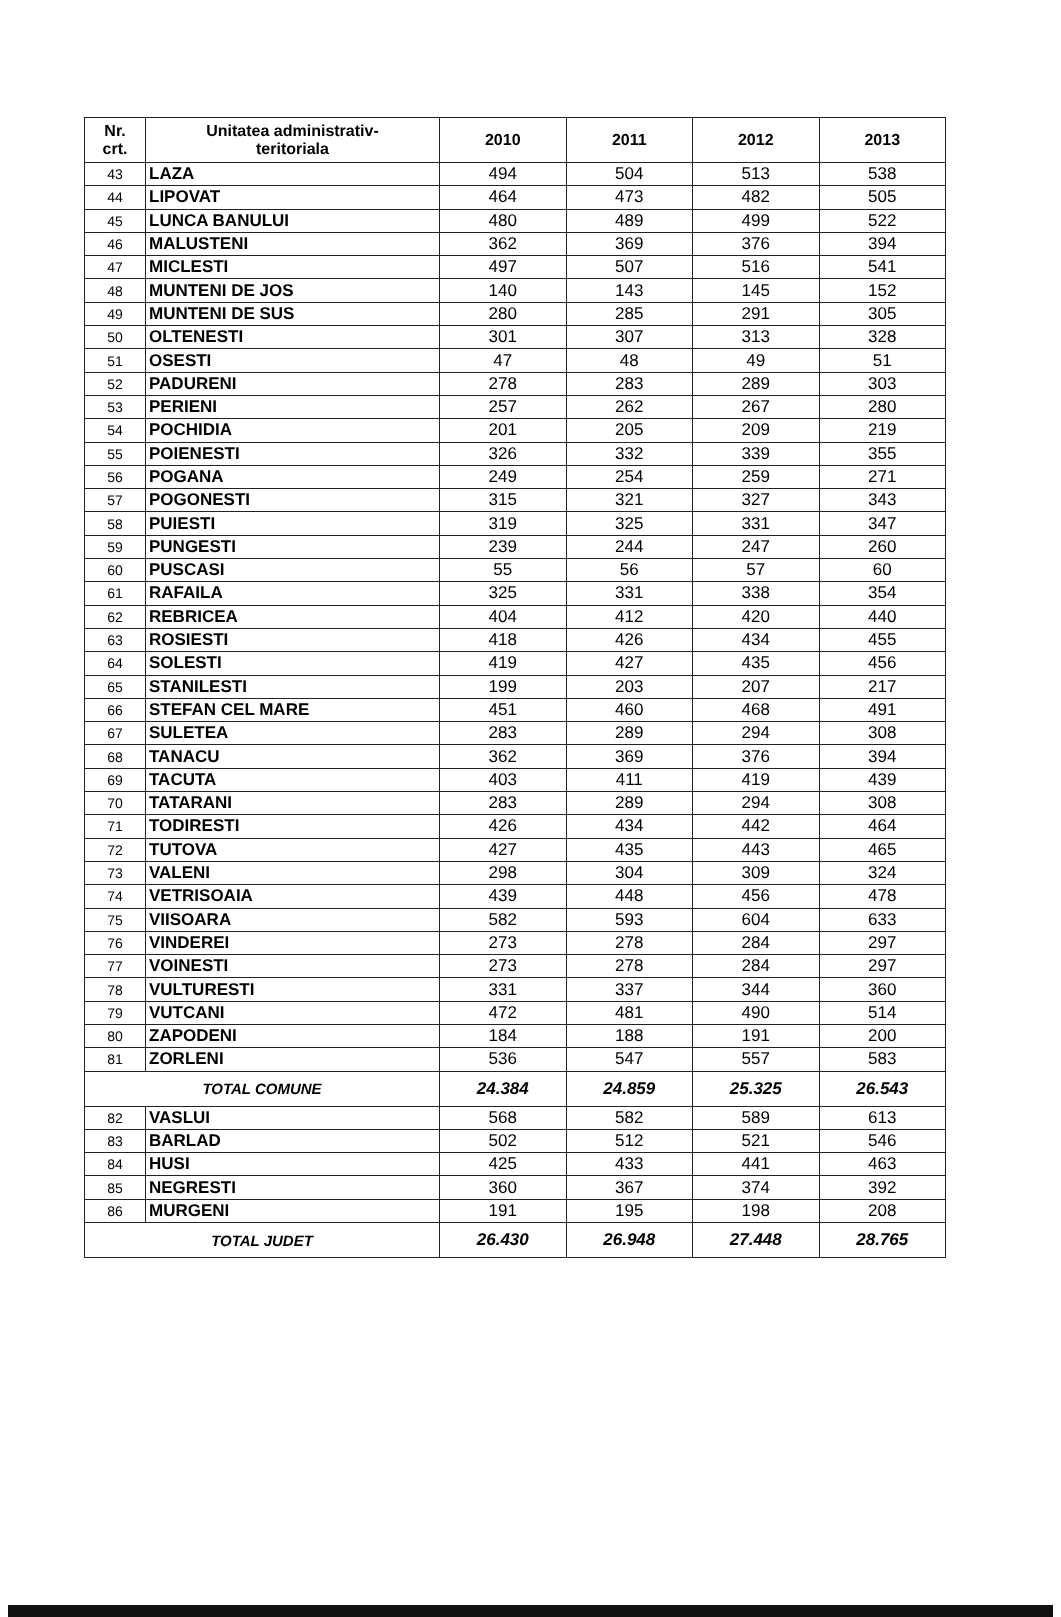| Nr. crt. | Unitatea administrativ- teritoriala | 2010 | 2011 | 2012 | 2013 |
| --- | --- | --- | --- | --- | --- |
| 43 | LAZA | 494 | 504 | 513 | 538 |
| 44 | LIPOVAT | 464 | 473 | 482 | 505 |
| 45 | LUNCA BANULUI | 480 | 489 | 499 | 522 |
| 46 | MALUSTENI | 362 | 369 | 376 | 394 |
| 47 | MICLESTI | 497 | 507 | 516 | 541 |
| 48 | MUNTENI DE JOS | 140 | 143 | 145 | 152 |
| 49 | MUNTENI DE SUS | 280 | 285 | 291 | 305 |
| 50 | OLTENESTI | 301 | 307 | 313 | 328 |
| 51 | OSESTI | 47 | 48 | 49 | 51 |
| 52 | PADURENI | 278 | 283 | 289 | 303 |
| 53 | PERIENI | 257 | 262 | 267 | 280 |
| 54 | POCHIDIA | 201 | 205 | 209 | 219 |
| 55 | POIENESTI | 326 | 332 | 339 | 355 |
| 56 | POGANA | 249 | 254 | 259 | 271 |
| 57 | POGONESTI | 315 | 321 | 327 | 343 |
| 58 | PUIESTI | 319 | 325 | 331 | 347 |
| 59 | PUNGESTI | 239 | 244 | 247 | 260 |
| 60 | PUSCASI | 55 | 56 | 57 | 60 |
| 61 | RAFAILA | 325 | 331 | 338 | 354 |
| 62 | REBRICEA | 404 | 412 | 420 | 440 |
| 63 | ROSIESTI | 418 | 426 | 434 | 455 |
| 64 | SOLESTI | 419 | 427 | 435 | 456 |
| 65 | STANILESTI | 199 | 203 | 207 | 217 |
| 66 | STEFAN CEL MARE | 451 | 460 | 468 | 491 |
| 67 | SULETEA | 283 | 289 | 294 | 308 |
| 68 | TANACU | 362 | 369 | 376 | 394 |
| 69 | TACUTA | 403 | 411 | 419 | 439 |
| 70 | TATARANI | 283 | 289 | 294 | 308 |
| 71 | TODIRESTI | 426 | 434 | 442 | 464 |
| 72 | TUTOVA | 427 | 435 | 443 | 465 |
| 73 | VALENI | 298 | 304 | 309 | 324 |
| 74 | VETRISOAIA | 439 | 448 | 456 | 478 |
| 75 | VIISOARA | 582 | 593 | 604 | 633 |
| 76 | VINDEREI | 273 | 278 | 284 | 297 |
| 77 | VOINESTI | 273 | 278 | 284 | 297 |
| 78 | VULTURESTI | 331 | 337 | 344 | 360 |
| 79 | VUTCANI | 472 | 481 | 490 | 514 |
| 80 | ZAPODENI | 184 | 188 | 191 | 200 |
| 81 | ZORLENI | 536 | 547 | 557 | 583 |
| TOTAL COMUNE | | 24.384 | 24.859 | 25.325 | 26.543 |
| 82 | VASLUI | 568 | 582 | 589 | 613 |
| 83 | BARLAD | 502 | 512 | 521 | 546 |
| 84 | HUSI | 425 | 433 | 441 | 463 |
| 85 | NEGRESTI | 360 | 367 | 374 | 392 |
| 86 | MURGENI | 191 | 195 | 198 | 208 |
| TOTAL JUDET | | 26.430 | 26.948 | 27.448 | 28.765 |